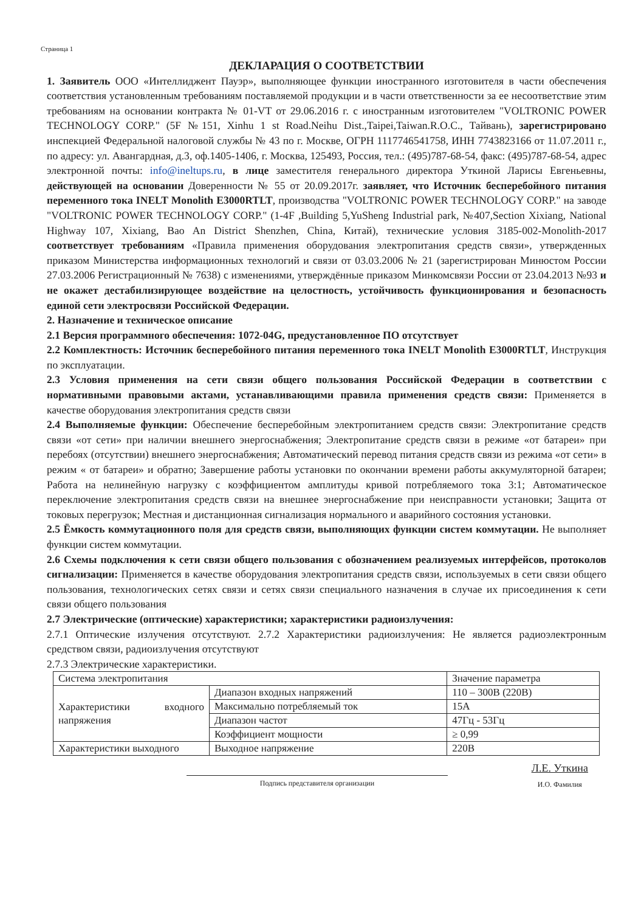Страница 1
ДЕКЛАРАЦИЯ О СООТВЕТСТВИИ
1. Заявитель ООО «Интеллиджент Пауэр», выполняющее функции иностранного изготовителя в части обеспечения соответствия установленным требованиям поставляемой продукции и в части ответственности за ее несоответствие этим требованиям на основании контракта № 01-VT от 29.06.2016 г. с иностранным изготовителем "VOLTRONIC POWER TECHNOLOGY CORP." (5F №151, Xinhu 1 st Road.Neihu Dist.,Taipei,Taiwan.R.O.C., Тайвань), зарегистрировано инспекцией Федеральной налоговой службы № 43 по г. Москве, ОГРН 1117746541758, ИНН 7743823166 от 11.07.2011 г., по адресу: ул. Авангардная, д.3, оф.1405-1406, г. Москва, 125493, Россия, тел.: (495)787-68-54, факс: (495)787-68-54, адрес электронной почты: info@ineltups.ru, в лице заместителя генерального директора Уткиной Ларисы Евгеньевны, действующей на основании Доверенности № 55 от 20.09.2017г. заявляет, что Источник бесперебойного питания переменного тока INELT Monolith E3000RTLT, производства "VOLTRONIC POWER TECHNOLOGY CORP." на заводе "VOLTRONIC POWER TECHNOLOGY CORP." (1-4F ,Building 5,YuSheng Industrial park, №407,Section Xixiang, National Highway 107, Xixiang, Bao An District Shenzhen, China, Китай), технические условия 3185-002-Monolith-2017 соответствует требованиям «Правила применения оборудования электропитания средств связи», утвержденных приказом Министерства информационных технологий и связи от 03.03.2006 № 21 (зарегистрирован Минюстом России 27.03.2006 Регистрационный № 7638) с изменениями, утверждённые приказом Минкомсвязи России от 23.04.2013 №93 и не окажет дестабилизирующее воздействие на целостность, устойчивость функционирования и безопасность единой сети электросвязи Российской Федерации.
2. Назначение и техническое описание
2.1 Версия программного обеспечения: 1072-04G, предустановленное ПО отсутствует
2.2 Комплектность: Источник бесперебойного питания переменного тока INELT Monolith E3000RTLT, Инструкция по эксплуатации.
2.3 Условия применения на сети связи общего пользования Российской Федерации в соответствии с нормативными правовыми актами, устанавливающими правила применения средств связи: Применяется в качестве оборудования электропитания средств связи
2.4 Выполняемые функции: Обеспечение бесперебойным электропитанием средств связи: Электропитание средств связи «от сети» при наличии внешнего энергоснабжения; Электропитание средств связи в режиме «от батареи» при перебоях (отсутствии) внешнего энергоснабжения; Автоматический перевод питания средств связи из режима «от сети» в режим « от батареи» и обратно; Завершение работы установки по окончании времени работы аккумуляторной батареи; Работа на нелинейную нагрузку с коэффициентом амплитуды кривой потребляемого тока 3:1; Автоматическое переключение электропитания средств связи на внешнее энергоснабжение при неисправности установки; Защита от токовых перегрузок; Местная и дистанционная сигнализация нормального и аварийного состояния установки.
2.5 Ёмкость коммутационного поля для средств связи, выполняющих функции систем коммутации. Не выполняет функции систем коммутации.
2.6 Схемы подключения к сети связи общего пользования с обозначением реализуемых интерфейсов, протоколов сигнализации: Применяется в качестве оборудования электропитания средств связи, используемых в сети связи общего пользования, технологических сетях связи и сетях связи специального назначения в случае их присоединения к сети связи общего пользования
2.7 Электрические (оптические) характеристики; характеристики радиоизлучения:
2.7.1 Оптические излучения отсутствуют. 2.7.2 Характеристики радиоизлучения: Не является радиоэлектронным средством связи, радиоизлучения отсутствуют
2.7.3 Электрические характеристики.
| Система электропитания | | Значение параметра |
| Характеристики входного напряжения | Диапазон входных напряжений | 110 – 300В (220В) |
| | Максимально потребляемый ток | 15А |
| | Диапазон частот | 47Гц - 53Гц |
| | Коэффициент мощности | ≥ 0,99 |
| Характеристики выходного | Выходное напряжение | 220В |
Подпись представителя организации
Л.Е. Уткина
И.О. Фамилия